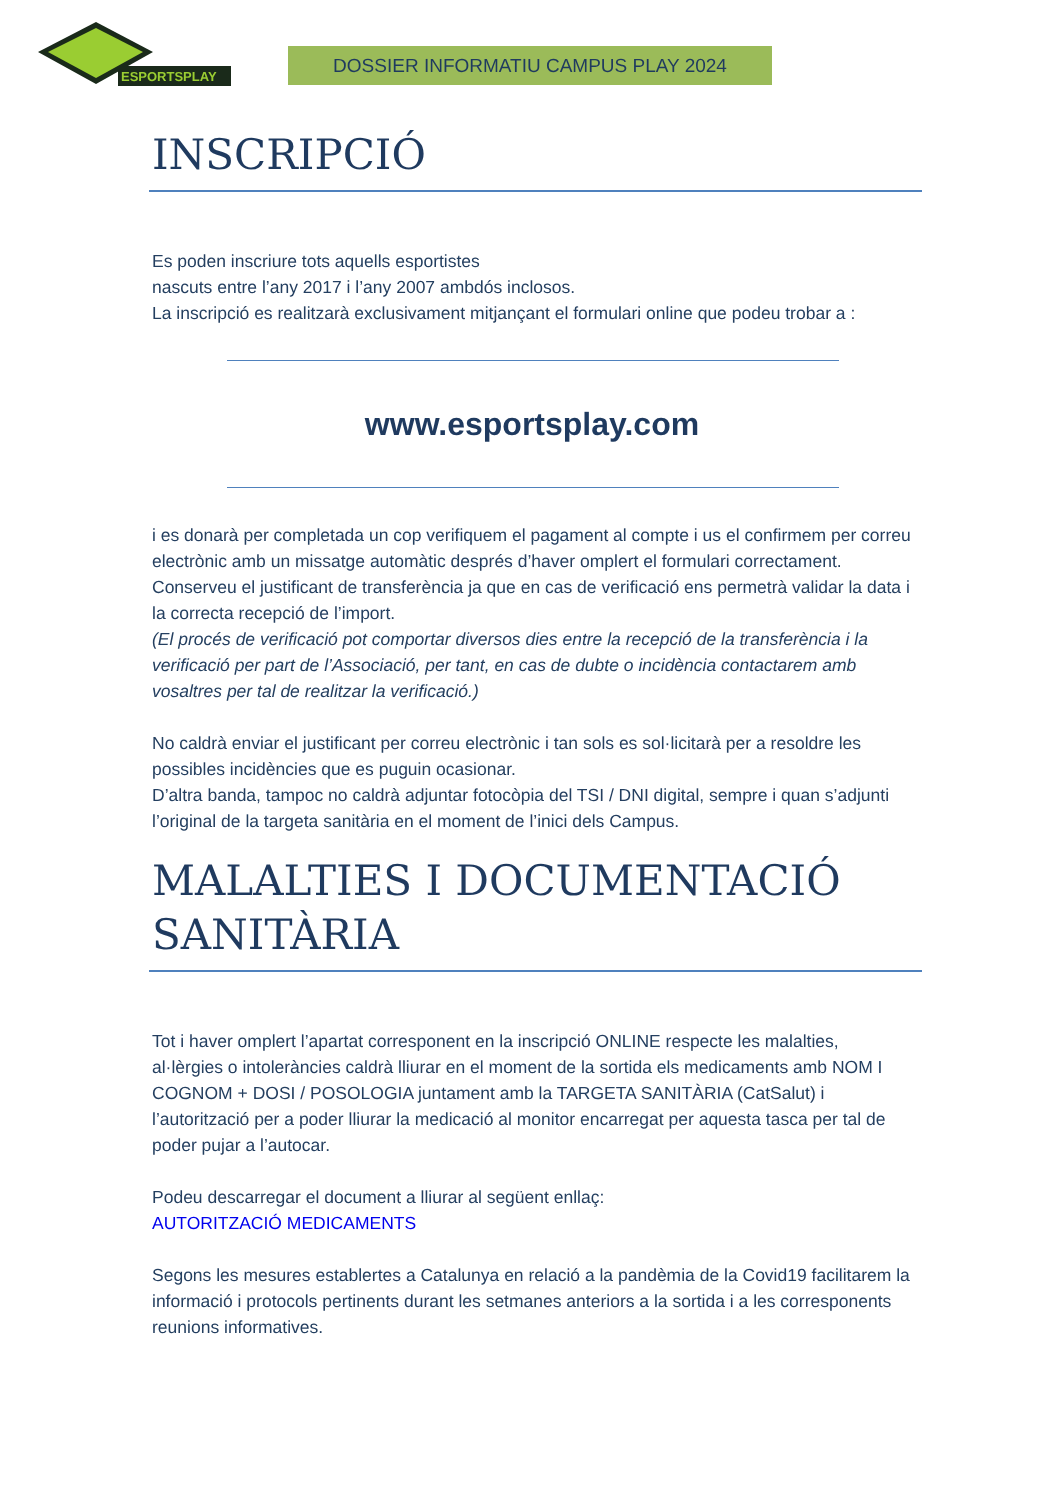ESPORTSPLAY
DOSSIER INFORMATIU CAMPUS PLAY 2024
INSCRIPCIÓ
Es poden inscriure tots aquells esportistes
nascuts entre l’any 2017 i l’any 2007 ambdós inclosos.
La inscripció es realitzarà exclusivament mitjançant el formulari online que podeu trobar a :
www.esportsplay.com
i es donarà per completada un cop verifiquem el pagament al compte i us el confirmem per correu electrònic amb un missatge automàtic després d’haver omplert el formulari correctament. Conserveu el justificant de transferència ja que en cas de verificació ens permetrà validar la data i la correcta recepció de l’import.
(El procés de verificació pot comportar diversos dies entre la recepció de la transferència i la verificació per part de l’Associació, per tant, en cas de dubte o incidència contactarem amb vosaltres per tal de realitzar la verificació.)
No caldrà enviar el justificant per correu electrònic i tan sols es sol·licitarà per a resoldre les possibles incidències que es puguin ocasionar.
D’altra banda, tampoc no caldrà adjuntar fotocòpia del TSI / DNI digital, sempre i quan s’adjunti l’original de la targeta sanitària en el moment de l’inici dels Campus.
MALALTIES I DOCUMENTACIÓ SANITÀRIA
Tot i haver omplert l’apartat corresponent en la inscripció ONLINE respecte les malalties, al·lèrgies o intoleràncies caldrà lliurar en el moment de la sortida els medicaments amb NOM I COGNOM + DOSI / POSOLOGIA juntament amb la TARGETA SANITÀRIA (CatSalut) i l’autorització per a poder lliurar la medicació al monitor encarregat per aquesta tasca per tal de poder pujar a l’autocar.
Podeu descarregar el document a lliurar al següent enllaç:
AUTORITZACIÓ MEDICAMENTS
Segons les mesures establertes a Catalunya en relació a la pandèmia de la Covid19 facilitarem la informació i protocols pertinents durant les setmanes anteriors a la sortida i a les corresponents reunions informatives.